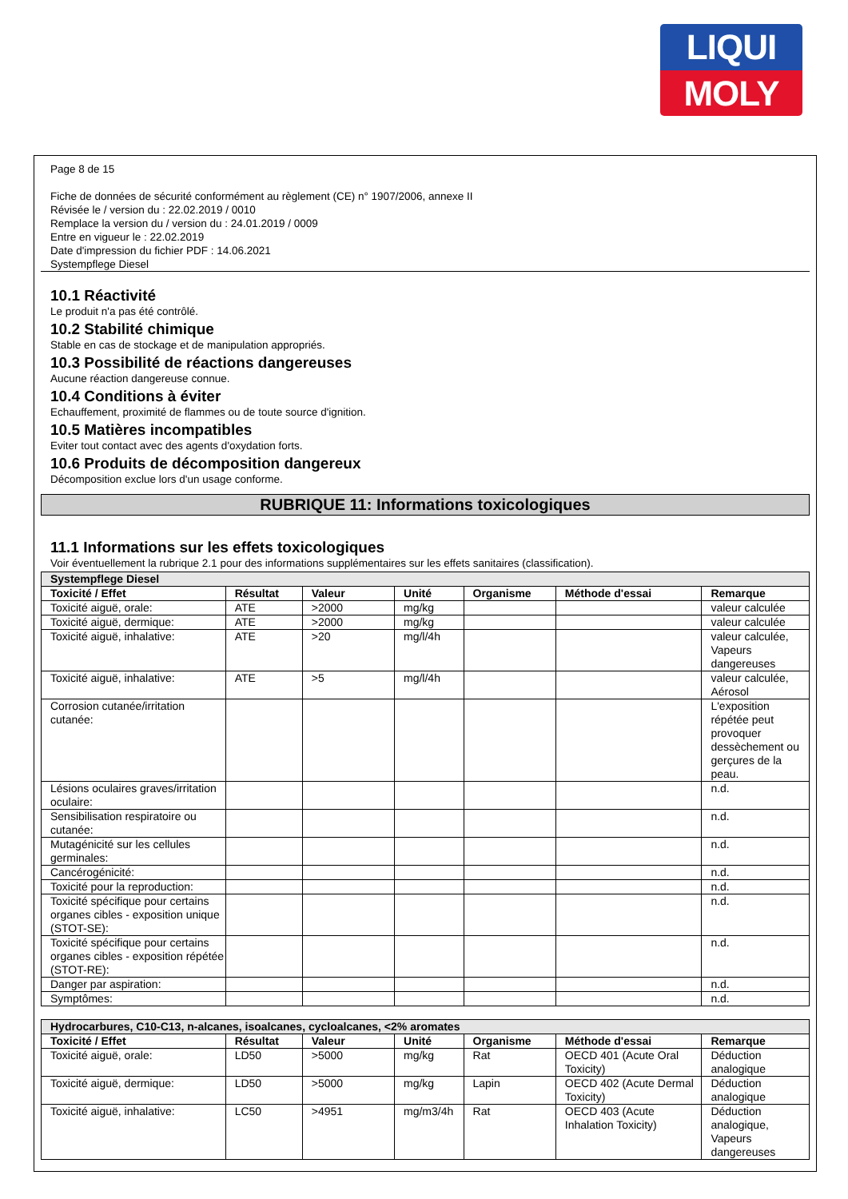LIQUI
MOLY
Page 8 de 15
Fiche de données de sécurité conformément au règlement (CE) n° 1907/2006, annexe II
Révisée le / version du : 22.02.2019 / 0010
Remplace la version du / version du : 24.01.2019 / 0009
Entre en vigueur le : 22.02.2019
Date d'impression du fichier PDF : 14.06.2021
Systempflege Diesel
10.1 Réactivité
Le produit n'a pas été contrôlé.
10.2 Stabilité chimique
Stable en cas de stockage et de manipulation appropriés.
10.3 Possibilité de réactions dangereuses
Aucune réaction dangereuse connue.
10.4 Conditions à éviter
Echauffement, proximité de flammes ou de toute source d'ignition.
10.5 Matières incompatibles
Eviter tout contact avec des agents d'oxydation forts.
10.6 Produits de décomposition dangereux
Décomposition exclue lors d'un usage conforme.
RUBRIQUE 11: Informations toxicologiques
11.1 Informations sur les effets toxicologiques
Voir éventuellement la rubrique 2.1 pour des informations supplémentaires sur les effets sanitaires (classification).
| Systempflege Diesel | | | | | | |
| Toxicité / Effet | Résultat | Valeur | Unité | Organisme | Méthode d'essai | Remarque |
| Toxicité aiguë, orale: | ATE | >2000 | mg/kg | | | valeur calculée |
| Toxicité aiguë, dermique: | ATE | >2000 | mg/kg | | | valeur calculée |
| Toxicité aiguë, inhalative: | ATE | >20 | mg/l/4h | | | valeur calculée, Vapeurs dangereuses |
| Toxicité aiguë, inhalative: | ATE | >5 | mg/l/4h | | | valeur calculée, Aérosol |
| Corrosion cutanée/irritation cutanée: | | | | | | L'exposition répétée peut provoquer dessèchement ou gerçures de la peau. |
| Lésions oculaires graves/irritation oculaire: | | | | | | n.d. |
| Sensibilisation respiratoire ou cutanée: | | | | | | n.d. |
| Mutagénicité sur les cellules germinales: | | | | | | n.d. |
| Cancérogénicité: | | | | | | n.d. |
| Toxicité pour la reproduction: | | | | | | n.d. |
| Toxicité spécifique pour certains organes cibles - exposition unique (STOT-SE): | | | | | | n.d. |
| Toxicité spécifique pour certains organes cibles - exposition répétée (STOT-RE): | | | | | | n.d. |
| Danger par aspiration: | | | | | | n.d. |
| Symptômes: | | | | | | n.d. |
| Hydrocarbures, C10-C13, n-alcanes, isoalcanes, cycloalcanes, <2% aromates | | | | | | |
| Toxicité / Effet | Résultat | Valeur | Unité | Organisme | Méthode d'essai | Remarque |
| Toxicité aiguë, orale: | LD50 | >5000 | mg/kg | Rat | OECD 401 (Acute Oral Toxicity) | Déduction analogique |
| Toxicité aiguë, dermique: | LD50 | >5000 | mg/kg | Lapin | OECD 402 (Acute Dermal Toxicity) | Déduction analogique |
| Toxicité aiguë, inhalative: | LC50 | >4951 | mg/m3/4h | Rat | OECD 403 (Acute Inhalation Toxicity) | Déduction analogique, Vapeurs dangereuses |